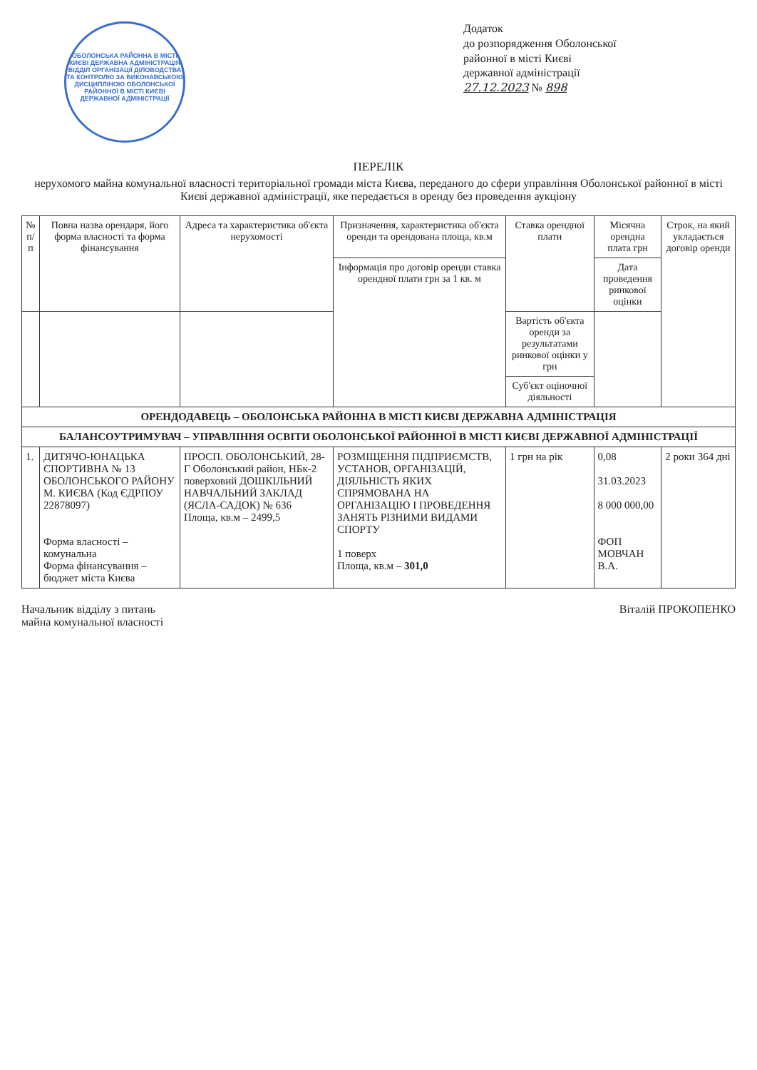ОБОЛОНСЬКА РАЙОННА В МІСТІ КИЄВІ ДЕРЖАВНА АДМІНІСТРАЦІЯ
ВІДДІЛ ОРГАНІЗАЦІЇ ДІЛОВОДСТВА ТА КОНТРОЛЮ ЗА ВИКОНАВСЬКОЮ ДИСЦИПЛІНОЮ ОБОЛОНСЬКОЇ РАЙОННОЇ В МІСТІ КИЄВІ ДЕРЖАВНОЇ АДМІНІСТРАЦІЇ
Додаток
до розпорядження Оболонської
районної в місті Києві
державної адміністрації
27.12.2023 № 898
ПЕРЕЛІК
нерухомого майна комунальної власності територіальної громади міста Києва, переданого до сфери управління Оболонської районної в місті Києві державної адміністрації, яке передається в оренду без проведення аукціону
| № п/п | Повна назва орендаря, його форма власності та форма фінансування | Адреса та характеристика об'єкта нерухомості | Призначення, характеристика об'єкта оренди та орендована площа, кв.м | Ставка орендної плати | Місячна орендна плата грн | Строк, на який укладається договір оренди |
| --- | --- | --- | --- | --- | --- | --- |
| | | | Інформація про договір оренди ставка орендної плати грн за 1 кв. м | | Дата проведення ринкової оцінки | |
| | | | | Вартість об'єкта оренди за результатами ринкової оцінки у грн | | |
| | | | | Суб'єкт оціночної діяльності | | |
| ОРЕНДОДАВЕЦЬ – ОБОЛОНСЬКА РАЙОННА В МІСТІ КИЄВІ ДЕРЖАВНА АДМІНІСТРАЦІЯ | | | | | | |
| БАЛАНСОУТРИМУВАЧ – УПРАВЛІННЯ ОСВІТИ ОБОЛОНСЬКОЇ РАЙОННОЇ В МІСТІ КИЄВІ ДЕРЖАВНОЇ АДМІНІСТРАЦІЇ | | | | | | |
| 1. | ДИТЯЧО-ЮНАЦЬКА СПОРТИВНА № 13 ОБОЛОНСЬКОГО РАЙОНУ М. КИЄВА (Код ЄДРПОУ 22878097) Форма власності – комунальна Форма фінансування – бюджет міста Києва | ПРОСП. ОБОЛОНСЬКИЙ, 28-Г Оболонський район, НБк-2 поверховий ДОШКІЛЬНИЙ НАВЧАЛЬНИЙ ЗАКЛАД (ЯСЛА-САДОК) № 636 Площа, кв.м – 2499,5 | РОЗМІЩЕННЯ ПІДПРИЄМСТВ, УСТАНОВ, ОРГАНІЗАЦІЙ, ДІЯЛЬНІСТЬ ЯКИХ СПРЯМОВАНА НА ОРГАНІЗАЦІЮ І ПРОВЕДЕННЯ ЗАНЯТЬ РІЗНИМИ ВИДАМИ СПОРТУ 1 поверх Площа, кв.м – 301,0 | 1 грн на рік | 0,08 31.03.2023 8 000 000,00 ФОП МОВЧАН В.А. | 2 роки 364 дні |
Начальник відділу з питань
майна комунальної власності
Віталій ПРОКОПЕНКО